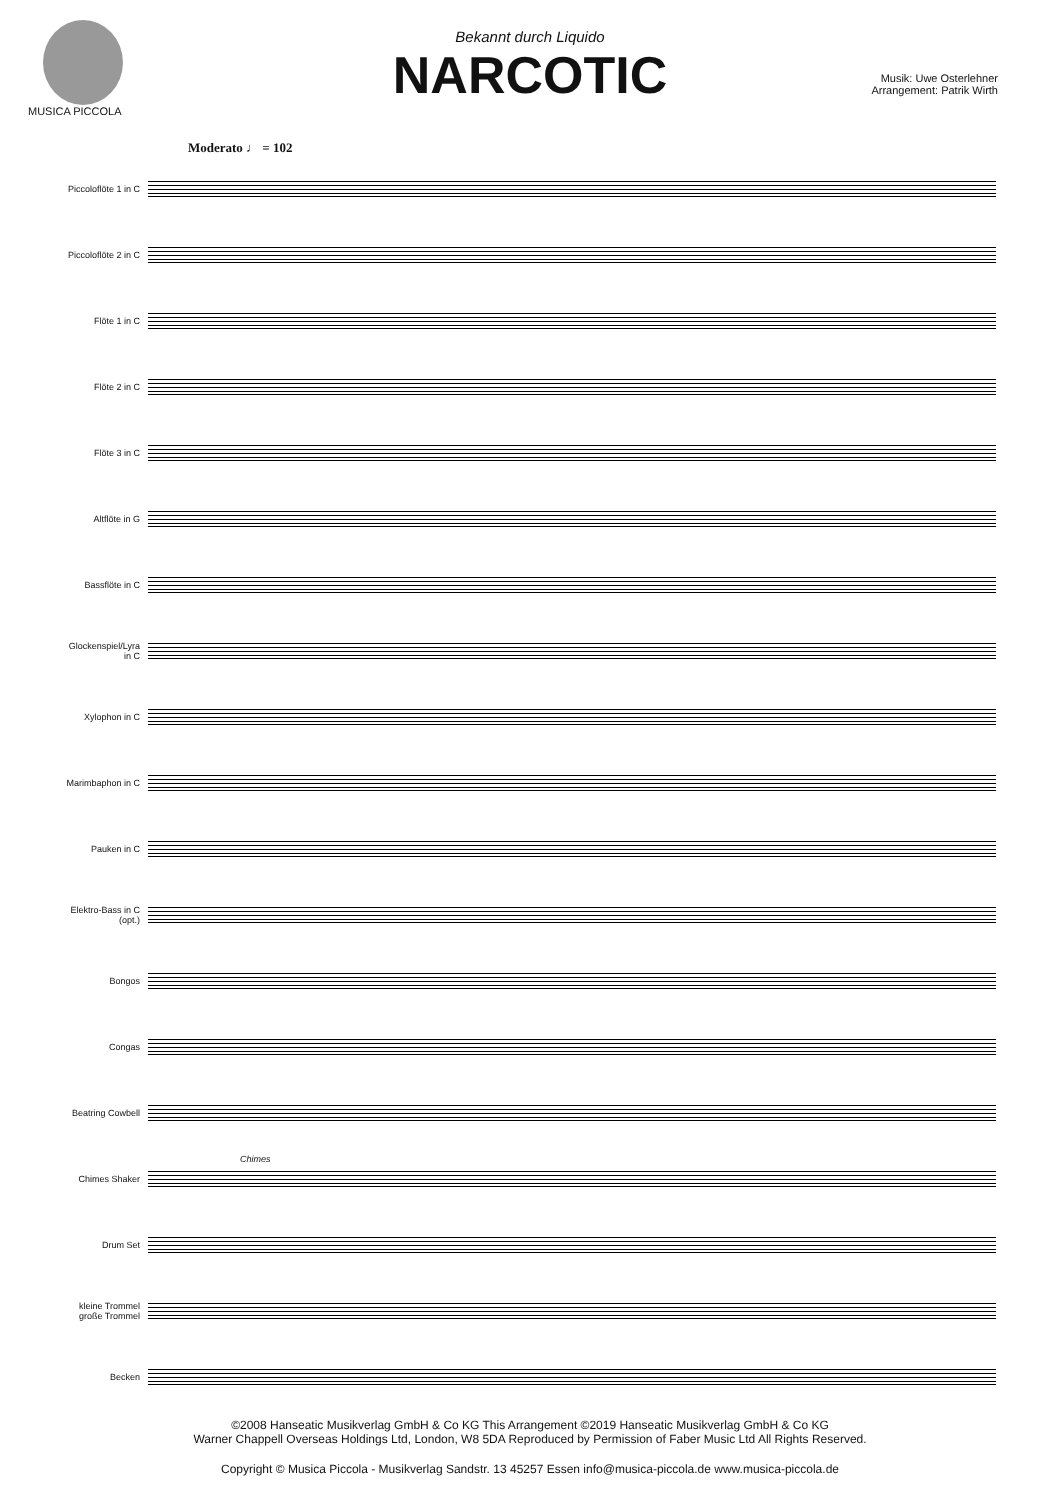MUSICA PICCOLA
Bekannt durch Liquido
NARCOTIC
Musik: Uwe Osterlehner
Arrangement: Patrik Wirth
Moderato ♩ = 102
Piccoloflöte 1 in C
Piccoloflöte 2 in C
Flöte 1 in C
Flöte 2 in C
Flöte 3 in C
Altflöte in G
Bassflöte in C
Glockenspiel/Lyra in C
Xylophon in C
Marimbaphon in C
Pauken in C
Elektro-Bass in C (opt.)
Bongos
Congas
Beatring Cowbell
Chimes Shaker
Chimes
Drum Set
kleine Trommel große Trommel
Becken
©2008 Hanseatic Musikverlag GmbH & Co KG This Arrangement ©2019 Hanseatic Musikverlag GmbH & Co KG
Warner Chappell Overseas Holdings Ltd, London, W8 5DA Reproduced by Permission of Faber Music Ltd All Rights Reserved.
Copyright © Musica Piccola - Musikverlag Sandstr. 13 45257 Essen info@musica-piccola.de www.musica-piccola.de